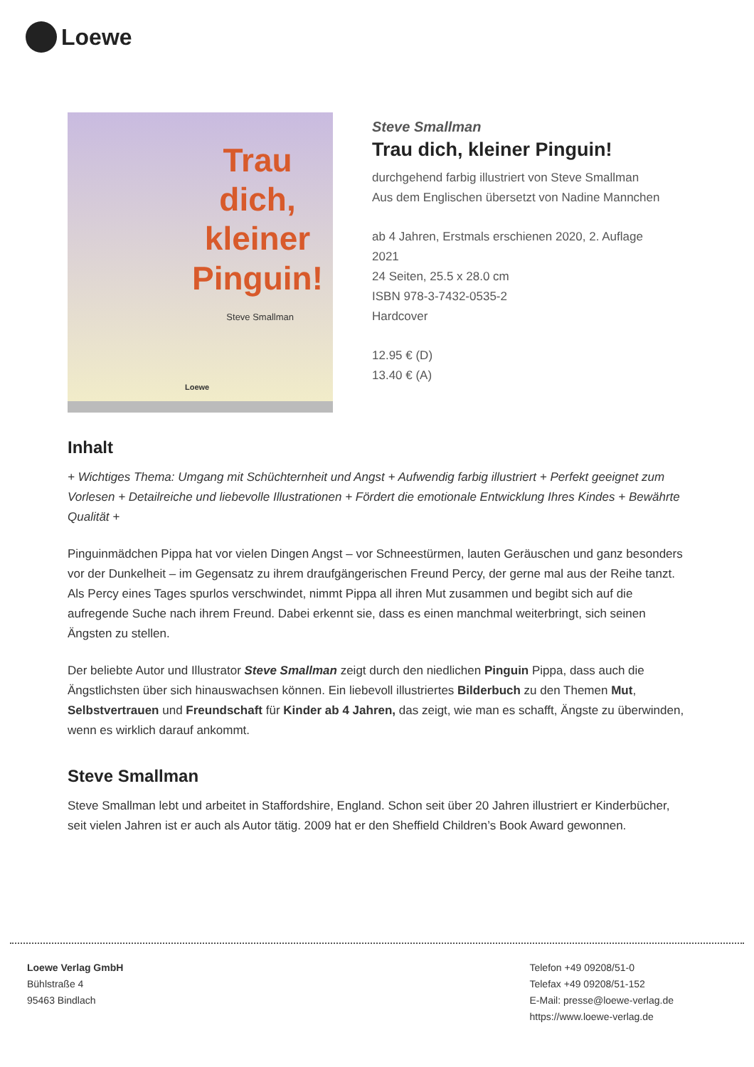Loewe
Trau
dich,
kleiner
Pinguin!
Steve Smallman
Loewe
Steve Smallman
Trau dich, kleiner Pinguin!
durchgehend farbig illustriert von Steve Smallman
Aus dem Englischen übersetzt von Nadine Mannchen
ab 4 Jahren, Erstmals erschienen 2020, 2. Auflage
2021
24 Seiten, 25.5 x 28.0 cm
ISBN 978-3-7432-0535-2
Hardcover
12.95 € (D)
13.40 € (A)
Inhalt
+ Wichtiges Thema: Umgang mit Schüchternheit und Angst + Aufwendig farbig illustriert + Perfekt geeignet zum Vorlesen + Detailreiche und liebevolle Illustrationen + Fördert die emotionale Entwicklung Ihres Kindes + Bewährte Qualität +
Pinguinmädchen Pippa hat vor vielen Dingen Angst – vor Schneestürmen, lauten Geräuschen und ganz besonders vor der Dunkelheit – im Gegensatz zu ihrem draufgängerischen Freund Percy, der gerne mal aus der Reihe tanzt. Als Percy eines Tages spurlos verschwindet, nimmt Pippa all ihren Mut zusammen und begibt sich auf die aufregende Suche nach ihrem Freund. Dabei erkennt sie, dass es einen manchmal weiterbringt, sich seinen Ängsten zu stellen.
Der beliebte Autor und Illustrator Steve Smallman zeigt durch den niedlichen Pinguin Pippa, dass auch die Ängstlichsten über sich hinauswachsen können. Ein liebevoll illustriertes Bilderbuch zu den Themen Mut, Selbstvertrauen und Freundschaft für Kinder ab 4 Jahren, das zeigt, wie man es schafft, Ängste zu überwinden, wenn es wirklich darauf ankommt.
Steve Smallman
Steve Smallman lebt und arbeitet in Staffordshire, England. Schon seit über 20 Jahren illustriert er Kinderbücher, seit vielen Jahren ist er auch als Autor tätig. 2009 hat er den Sheffield Children’s Book Award gewonnen.
Loewe Verlag GmbH
Bühlstraße 4
95463 Bindlach
Telefon +49 09208/51-0
Telefax +49 09208/51-152
E-Mail: presse@loewe-verlag.de
https://www.loewe-verlag.de